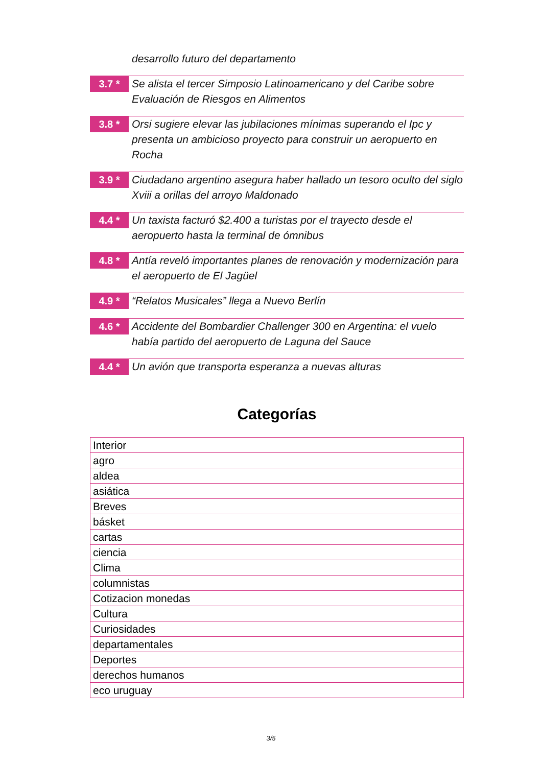desarrollo futuro del departamento
3.7 *
Se alista el tercer Simposio Latinoamericano y del Caribe sobre Evaluación de Riesgos en Alimentos
3.8 *
Orsi sugiere elevar las jubilaciones mínimas superando el Ipc y presenta un ambicioso proyecto para construir un aeropuerto en Rocha
3.9 *
Ciudadano argentino asegura haber hallado un tesoro oculto del siglo Xviii a orillas del arroyo Maldonado
4.4 *
Un taxista facturó $2.400 a turistas por el trayecto desde el aeropuerto hasta la terminal de ómnibus
4.8 *
Antía reveló importantes planes de renovación y modernización para el aeropuerto de El Jagüel
4.9 *
“Relatos Musicales” llega a Nuevo Berlín
4.6 *
Accidente del Bombardier Challenger 300 en Argentina: el vuelo había partido del aeropuerto de Laguna del Sauce
4.4 *
Un avión que transporta esperanza a nuevas alturas
Categorías
| Interior |
| agro |
| aldea |
| asiática |
| Breves |
| básket |
| cartas |
| ciencia |
| Clima |
| columnistas |
| Cotizacion monedas |
| Cultura |
| Curiosidades |
| departamentales |
| Deportes |
| derechos humanos |
| eco uruguay |
3/5